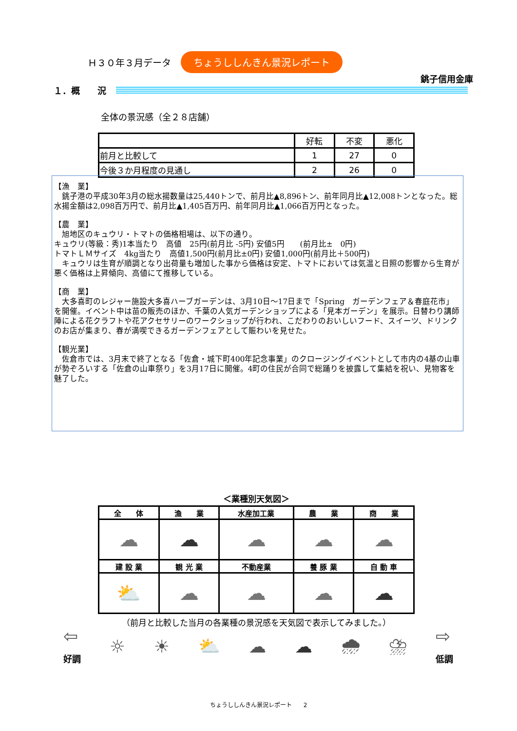Ｈ３０年３月データ ちょうししんきん景況レポート
銚子信用金庫
１．概　　況
全体の景況感（全２８店舗）
| | 好転 | 不変 | 悪化 |
| --- | --- | --- | --- |
| 前月と比較して | 1 | 27 | 0 |
| 今後３か月程度の見通し | 2 | 26 | 0 |
【漁　業】
　銚子港の平成30年3月の総水揚数量は25,440トンで、前月比▲8,896トン、前年同月比▲12,008トンとなった。総水揚金額は2,098百万円で、前月比▲1,405百万円、前年同月比▲1,066百万円となった。
【農　業】
　旭地区のキュウリ・トマトの価格相場は、以下の通り。
キュウリ(等級：秀)1本当たり　高値　25円(前月比 -5円) 安値5円　　(前月比±　0円)
トマトＬＭサイズ　4kg当たり　高値1,500円(前月比±0円) 安値1,000円(前月比＋500円)
　キュウリは生育が順調となり出荷量も増加した事から価格は安定、トマトにおいては気温と日照の影響から生育が悪く価格は上昇傾向、高値にて推移している。
【商　業】
　大多喜町のレジャー施設大多喜ハーブガーデンは、3月10日～17日まで「Spring　ガーデンフェア＆春庭花市」を開催。イベント中は苗の販売のほか、千葉の人気ガーデンショップによる「見本ガーデン」を展示。日替わり講師陣による花クラフトや花アクセサリーのワークショップが行われ、こだわりのおいしいフード、スイーツ、ドリンクのお店が集まり、春が満喫できるガーデンフェアとして賑わいを見せた。
【観光業】
　佐倉市では、3月末で終了となる「佐倉・城下町400年記念事業」のクロージングイベントとして市内の4基の山車が勢ぞろいする「佐倉の山車祭り」を3月17日に開催。4町の住民が合同で総踊りを披露して集結を祝い、見物客を魅了した。
＜業種別天気図＞
| 全 体 | 漁 業 | 水産加工業 | 農 業 | 商 業 |
| --- | --- | --- | --- | --- |
| ☁ | ☁ | ☁ | ☁ | ☁ |
| 建 設 業 | 観 光 業 | 不動産業 | 養 豚 業 | 自 動 車 |
| ⛅ | ☁ | ☁ | ☁ | ☁ |
（前月と比較した当月の各業種の景況感を天気図で表示してみました。）
⇦
好調 ☼ ☀ ⛅ ☁ ☁ 🌧 ⛈ ⇨
低調
ちょうししんきん景況レポート　　2